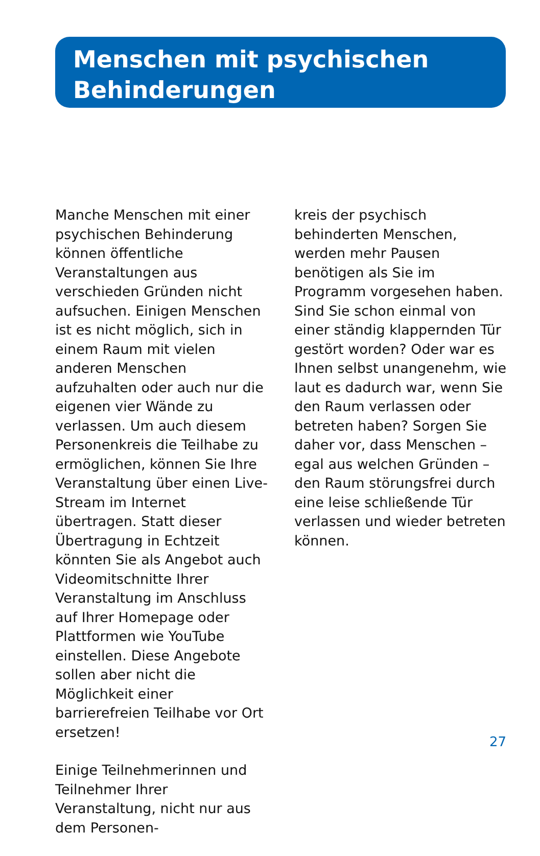Menschen mit psychischen
Behinderungen
Manche Menschen mit einer psychischen Behinderung können öffentliche Veranstaltungen aus verschieden Gründen nicht aufsuchen. Einigen Menschen ist es nicht möglich, sich in einem Raum mit vielen anderen Menschen aufzuhalten oder auch nur die eigenen vier Wände zu verlassen. Um auch diesem Personenkreis die Teilhabe zu ermöglichen, können Sie Ihre Veranstaltung über einen Live-Stream im Internet übertragen. Statt dieser Übertragung in Echtzeit könnten Sie als Angebot auch Videomitschnitte Ihrer Veranstaltung im Anschluss auf Ihrer Homepage oder Plattformen wie YouTube einstellen. Diese Angebote sollen aber nicht die Möglichkeit einer barrierefreien Teilhabe vor Ort ersetzen!
Einige Teilnehmerinnen und Teilnehmer Ihrer Veranstaltung, nicht nur aus dem Personen-
kreis der psychisch behinderten Menschen, werden mehr Pausen benötigen als Sie im Programm vorgesehen haben. Sind Sie schon einmal von einer ständig klappernden Tür gestört worden? Oder war es Ihnen selbst unangenehm, wie laut es dadurch war, wenn Sie den Raum verlassen oder betreten haben? Sorgen Sie daher vor, dass Menschen – egal aus welchen Gründen – den Raum störungsfrei durch eine leise schließende Tür verlassen und wieder betreten können.
27